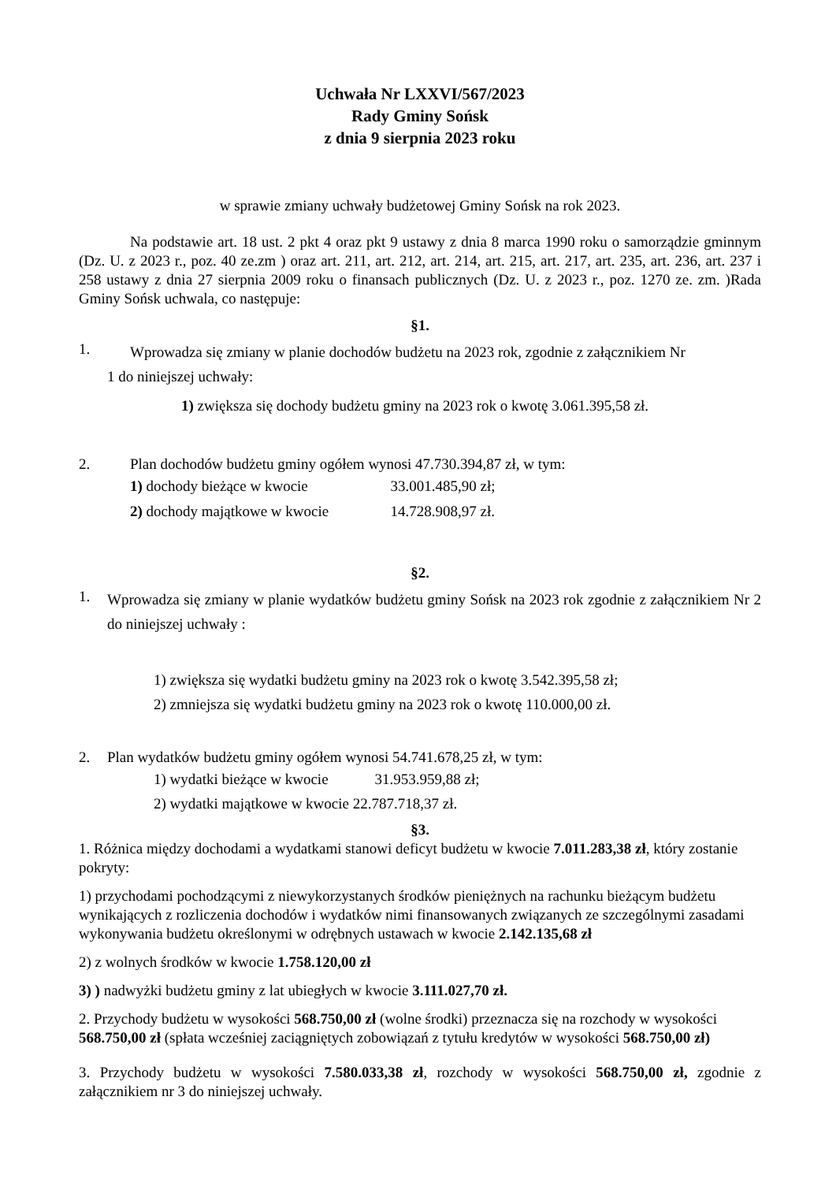Uchwała Nr LXXVI/567/2023
Rady Gminy Sońsk
z dnia 9 sierpnia 2023 roku
w sprawie zmiany uchwały budżetowej Gminy Sońsk na rok 2023.
Na podstawie art. 18 ust. 2 pkt 4 oraz pkt 9 ustawy z dnia 8 marca 1990 roku o samorządzie gminnym (Dz. U. z 2023 r., poz. 40 ze.zm ) oraz art. 211, art. 212, art. 214, art. 215, art. 217, art. 235, art. 236, art. 237 i 258 ustawy z dnia 27 sierpnia 2009 roku o finansach publicznych (Dz. U. z 2023 r., poz. 1270 ze. zm. )Rada Gminy Sońsk uchwala, co następuje:
§1.
1. Wprowadza się zmiany w planie dochodów budżetu na 2023 rok, zgodnie z załącznikiem Nr
1 do niniejszej uchwały:
1) zwiększa się dochody budżetu gminy na 2023 rok o kwotę 3.061.395,58 zł.
2. Plan dochodów budżetu gminy ogółem wynosi 47.730.394,87 zł, w tym:
1) dochody bieżące w kwocie 33.001.485,90 zł;
2) dochody majątkowe w kwocie 14.728.908,97 zł.
§2.
1. Wprowadza się zmiany w planie wydatków budżetu gminy Sońsk na 2023 rok zgodnie z załącznikiem Nr 2 do niniejszej uchwały :
1) zwiększa się wydatki budżetu gminy na 2023 rok o kwotę 3.542.395,58 zł;
2) zmniejsza się wydatki budżetu gminy na 2023 rok o kwotę 110.000,00 zł.
2. Plan wydatków budżetu gminy ogółem wynosi 54.741.678,25 zł, w tym:
1) wydatki bieżące w kwocie 31.953.959,88 zł;
2) wydatki majątkowe w kwocie 22.787.718,37 zł.
§3.
1. Różnica między dochodami a wydatkami stanowi deficyt budżetu w kwocie 7.011.283,38 zł, który zostanie pokryty:
1) przychodami pochodzącymi z niewykorzystanych środków pieniężnych na rachunku bieżącym budżetu wynikających z rozliczenia dochodów i wydatków nimi finansowanych związanych ze szczególnymi zasadami wykonywania budżetu określonymi w odrębnych ustawach w kwocie 2.142.135,68 zł
2) z wolnych środków w kwocie 1.758.120,00 zł
3) ) nadwyżki budżetu gminy z lat ubiegłych w kwocie 3.111.027,70 zł.
2. Przychody budżetu w wysokości 568.750,00 zł (wolne środki) przeznacza się na rozchody w wysokości 568.750,00 zł (spłata wcześniej zaciągniętych zobowiązań z tytułu kredytów w wysokości 568.750,00 zł)
3. Przychody budżetu w wysokości 7.580.033,38 zł, rozchody w wysokości 568.750,00 zł, zgodnie z załącznikiem nr 3 do niniejszej uchwały.